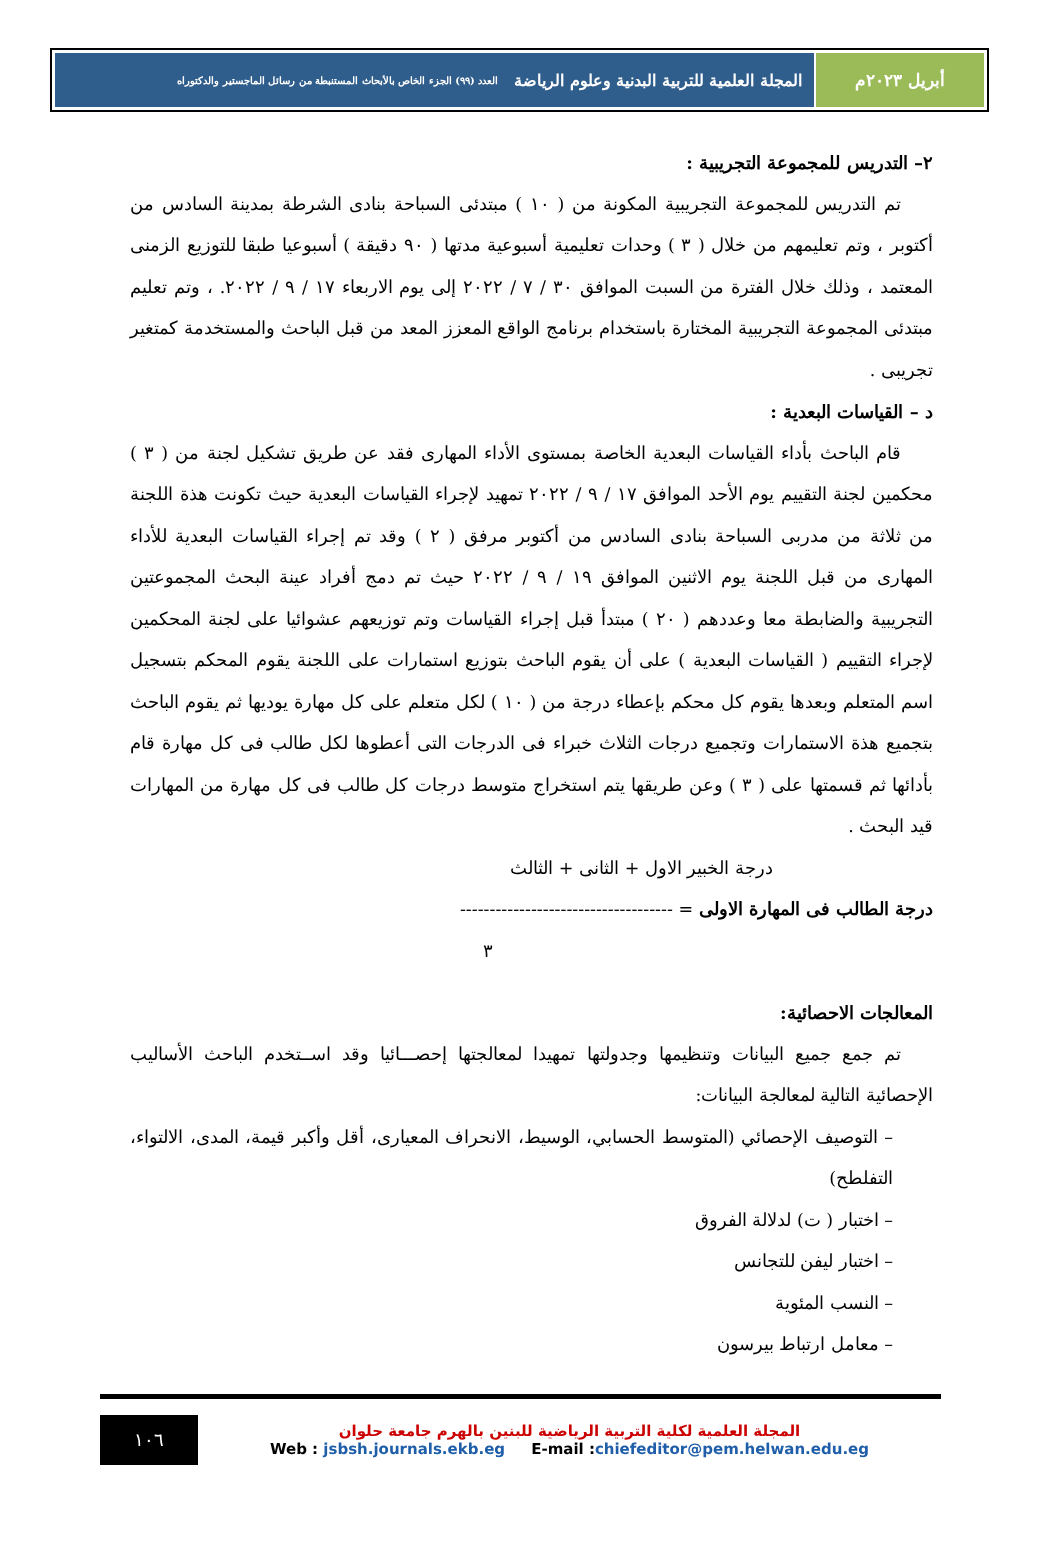أبريل ٢٠٢٣م المجلة العلمية للتربية البدنية وعلوم الرياضة العدد (٩٩) الجزء الخاص بالأبحاث المستنبطة من رسائل الماجستير والدكتوراه
٢– التدريس للمجموعة التجريبية :
تم التدريس للمجموعة التجريبية المكونة من ( ١٠ ) مبتدئى السباحة بنادى الشرطة بمدينة السادس من أكتوبر ، وتم تعليمهم من خلال ( ٣ ) وحدات تعليمية أسبوعية مدتها ( ٩٠ دقيقة ) أسبوعيا طبقا للتوزيع الزمنى المعتمد ، وذلك خلال الفترة من السبت الموافق ٣٠ / ٧ / ٢٠٢٢ إلى يوم الاربعاء ١٧ / ٩ / ٢٠٢٢. ، وتم تعليم مبتدئى المجموعة التجريبية المختارة باستخدام برنامج الواقع المعزز المعد من قبل الباحث والمستخدمة كمتغير تجريبى .
د – القياسات البعدية :
قام الباحث بأداء القياسات البعدية الخاصة بمستوى الأداء المهارى فقد عن طريق تشكيل لجنة من ( ٣ ) محكمين لجنة التقييم يوم الأحد الموافق ١٧ / ٩ / ٢٠٢٢ تمهيد لإجراء القياسات البعدية حيث تكونت هذة اللجنة من ثلاثة من مدربى السباحة بنادى السادس من أكتوبر مرفق ( ٢ ) وقد تم إجراء القياسات البعدية للأداء المهارى من قبل اللجنة يوم الاثنين الموافق ١٩ / ٩ / ٢٠٢٢ حيث تم دمج أفراد عينة البحث المجموعتين التجريبية والضابطة معا وعددهم ( ٢٠ ) مبتدأ قبل إجراء القياسات وتم توزيعهم عشوائيا على لجنة المحكمين لإجراء التقييم ( القياسات البعدية ) على أن يقوم الباحث بتوزيع استمارات على اللجنة يقوم المحكم بتسجيل اسم المتعلم وبعدها يقوم كل محكم بإعطاء درجة من ( ١٠ ) لكل متعلم على كل مهارة يوديها ثم يقوم الباحث بتجميع هذة الاستمارات وتجميع درجات الثلاث خبراء فى الدرجات التى أعطوها لكل طالب فى كل مهارة قام بأدائها ثم قسمتها على ( ٣ ) وعن طريقها يتم استخراج متوسط درجات كل طالب فى كل مهارة من المهارات قيد البحث .
درجة الخبير الاول + الثانى + الثالث
درجة الطالب فى المهارة الاولى = ------------------------------------
٣
المعالجات الاحصائية:
تم جمع جميع البيانات وتنظيمها وجدولتها تمهيدا لمعالجتها إحصـــائيا وقد اســتخدم الباحث الأساليب الإحصائية التالية لمعالجة البيانات:
– التوصيف الإحصائي (المتوسط الحسابي، الوسيط، الانحراف المعيارى، أقل وأكبر قيمة، المدى، الالتواء، التفلطح)
– اختبار ( ت) لدلالة الفروق
– اختبار ليفن للتجانس
– النسب المئوية
– معامل ارتباط بيرسون
١٠٦
المجلة العلمية لكلية التربية الرياضية للبنين بالهرم جامعة حلوان
Web : jsbsh.journals.ekb.eg E-mail :chiefeditor@pem.helwan.edu.eg